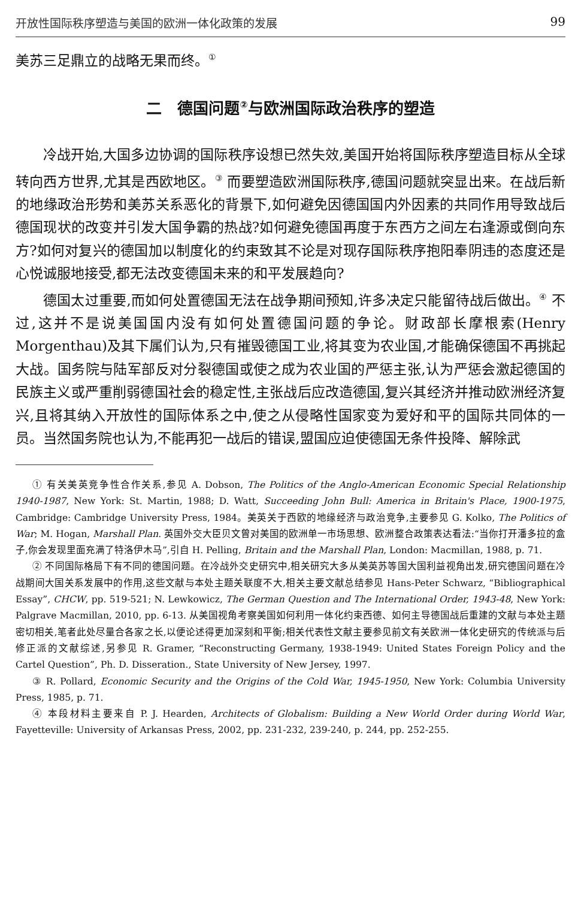开放性国际秩序塑造与美国的欧洲一体化政策的发展 99
美苏三足鼎立的战略无果而终。<sup>①</sup>
二　德国问题<sup>②</sup>与欧洲国际政治秩序的塑造
冷战开始,大国多边协调的国际秩序设想已然失效,美国开始将国际秩序塑造目标从全球转向西方世界,尤其是西欧地区。<sup>③</sup> 而要塑造欧洲国际秩序,德国问题就突显出来。在战后新的地缘政治形势和美苏关系恶化的背景下,如何避免因德国国内外因素的共同作用导致战后德国现状的改变并引发大国争霸的热战?如何避免德国再度于东西方之间左右逢源或倒向东方?如何对复兴的德国加以制度化的约束致其不论是对现存国际秩序抱阳奉阴违的态度还是心悦诚服地接受,都无法改变德国未来的和平发展趋向?
德国太过重要,而如何处置德国无法在战争期间预知,许多决定只能留待战后做出。<sup>④</sup> 不过,这并不是说美国国内没有如何处置德国问题的争论。财政部长摩根索(Henry Morgenthau)及其下属们认为,只有摧毁德国工业,将其变为农业国,才能确保德国不再挑起大战。国务院与陆军部反对分裂德国或使之成为农业国的严惩主张,认为严惩会激起德国的民族主义或严重削弱德国社会的稳定性,主张战后应改造德国,复兴其经济并推动欧洲经济复兴,且将其纳入开放性的国际体系之中,使之从侵略性国家变为爱好和平的国际共同体的一员。当然国务院也认为,不能再犯一战后的错误,盟国应迫使德国无条件投降、解除武
① 有关美英竞争性合作关系,参见 A. Dobson, The Politics of the Anglo-American Economic Special Relationship 1940-1987, New York: St. Martin, 1988; D. Watt, Succeeding John Bull: America in Britain's Place, 1900-1975, Cambridge: Cambridge University Press, 1984。美英关于西欧的地缘经济与政治竞争,主要参见 G. Kolko, The Politics of War; M. Hogan, Marshall Plan. 英国外交大臣贝文曾对美国的欧洲单一市场思想、欧洲整合政策表达看法:“当你打开潘多拉的盒子,你会发现里面充满了特洛伊木马”,引自 H. Pelling, Britain and the Marshall Plan, London: Macmillan, 1988, p. 71.
② 不同国际格局下有不同的德国问题。在冷战外交史研究中,相关研究大多从美英苏等国大国利益视角出发,研究德国问题在冷战期间大国关系发展中的作用,这些文献与本处主题关联度不大,相关主要文献总结参见 Hans-Peter Schwarz, “Bibliographical Essay”, CHCW, pp. 519-521; N. Lewkowicz, The German Question and The International Order, 1943-48, New York: Palgrave Macmillan, 2010, pp. 6-13. 从美国视角考察美国如何利用一体化约束西德、如何主导德国战后重建的文献与本处主题密切相关,笔者此处尽量合各家之长,以便论述得更加深刻和平衡;相关代表性文献主要参见前文有关欧洲一体化史研究的传统派与后修正派的文献综述,另参见 R. Gramer, “Reconstructing Germany, 1938-1949: United States Foreign Policy and the Cartel Question”, Ph. D. Disseration., State University of New Jersey, 1997.
③ R. Pollard, Economic Security and the Origins of the Cold War, 1945-1950, New York: Columbia University Press, 1985, p. 71.
④ 本段材料主要来自 P. J. Hearden, Architects of Globalism: Building a New World Order during World War, Fayetteville: University of Arkansas Press, 2002, pp. 231-232, 239-240, p. 244, pp. 252-255.